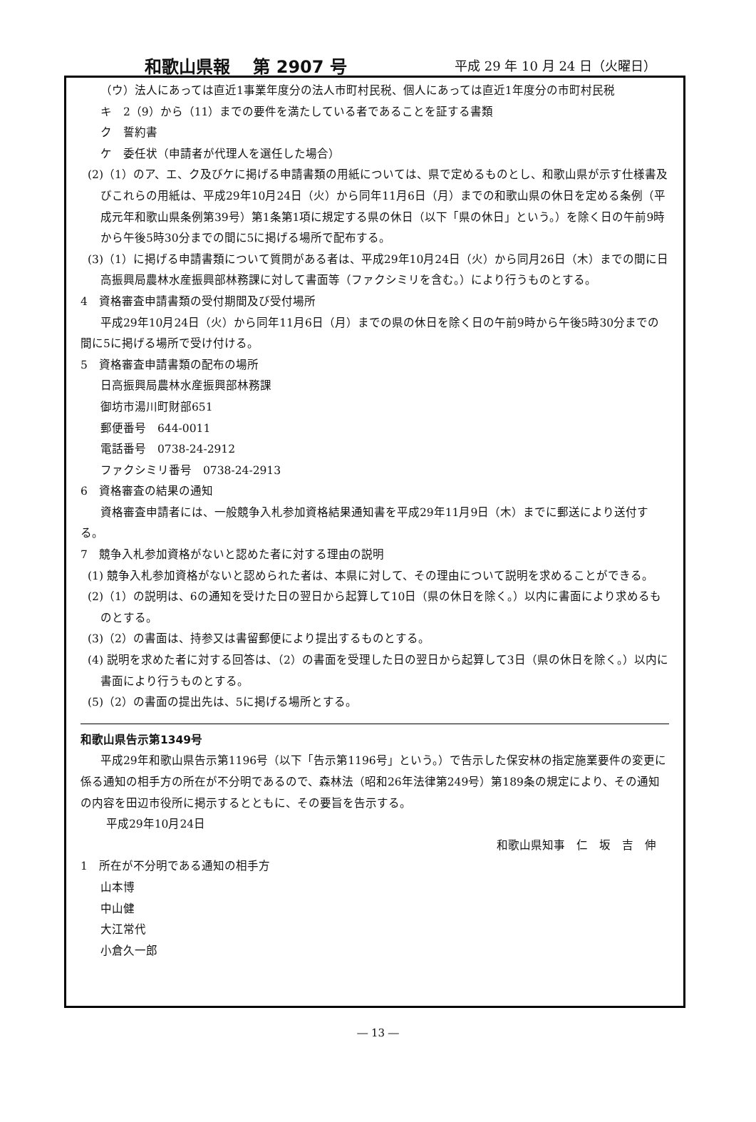和歌山県報　 第 2907 号 平成 29 年 10 月 24 日（火曜日）
（ウ）法人にあっては直近1事業年度分の法人市町村民税、個人にあっては直近1年度分の市町村民税
キ　2（9）から（11）までの要件を満たしている者であることを証する書類
ク　誓約書
ケ　委任状（申請者が代理人を選任した場合）
(2)（1）のア、エ、ク及びケに掲げる申請書類の用紙については、県で定めるものとし、和歌山県が示す仕様書及びこれらの用紙は、平成29年10月24日（火）から同年11月6日（月）までの和歌山県の休日を定める条例（平成元年和歌山県条例第39号）第1条第1項に規定する県の休日（以下「県の休日」という。）を除く日の午前9時から午後5時30分までの間に5に掲げる場所で配布する。
(3)（1）に掲げる申請書類について質問がある者は、平成29年10月24日（火）から同月26日（木）までの間に日高振興局農林水産振興部林務課に対して書面等（ファクシミリを含む。）により行うものとする。
4　資格審査申請書類の受付期間及び受付場所
平成29年10月24日（火）から同年11月6日（月）までの県の休日を除く日の午前9時から午後5時30分までの間に5に掲げる場所で受け付ける。
5　資格審査申請書類の配布の場所
日高振興局農林水産振興部林務課
御坊市湯川町財部651
郵便番号　644-0011
電話番号　0738-24-2912
ファクシミリ番号　0738-24-2913
6　資格審査の結果の通知
資格審査申請者には、一般競争入札参加資格結果通知書を平成29年11月9日（木）までに郵送により送付する。
7　競争入札参加資格がないと認めた者に対する理由の説明
(1) 競争入札参加資格がないと認められた者は、本県に対して、その理由について説明を求めることができる。
(2)（1）の説明は、6の通知を受けた日の翌日から起算して10日（県の休日を除く。）以内に書面により求めるものとする。
(3)（2）の書面は、持参又は書留郵便により提出するものとする。
(4) 説明を求めた者に対する回答は、（2）の書面を受理した日の翌日から起算して3日（県の休日を除く。）以内に書面により行うものとする。
(5)（2）の書面の提出先は、5に掲げる場所とする。
和歌山県告示第1349号
平成29年和歌山県告示第1196号（以下「告示第1196号」という。）で告示した保安林の指定施業要件の変更に係る通知の相手方の所在が不分明であるので、森林法（昭和26年法律第249号）第189条の規定により、その通知の内容を田辺市役所に掲示するとともに、その要旨を告示する。
平成29年10月24日
和歌山県知事　仁　坂　吉　伸
1　所在が不分明である通知の相手方
山本博
中山健
大江常代
小倉久一郎
― 13 ―